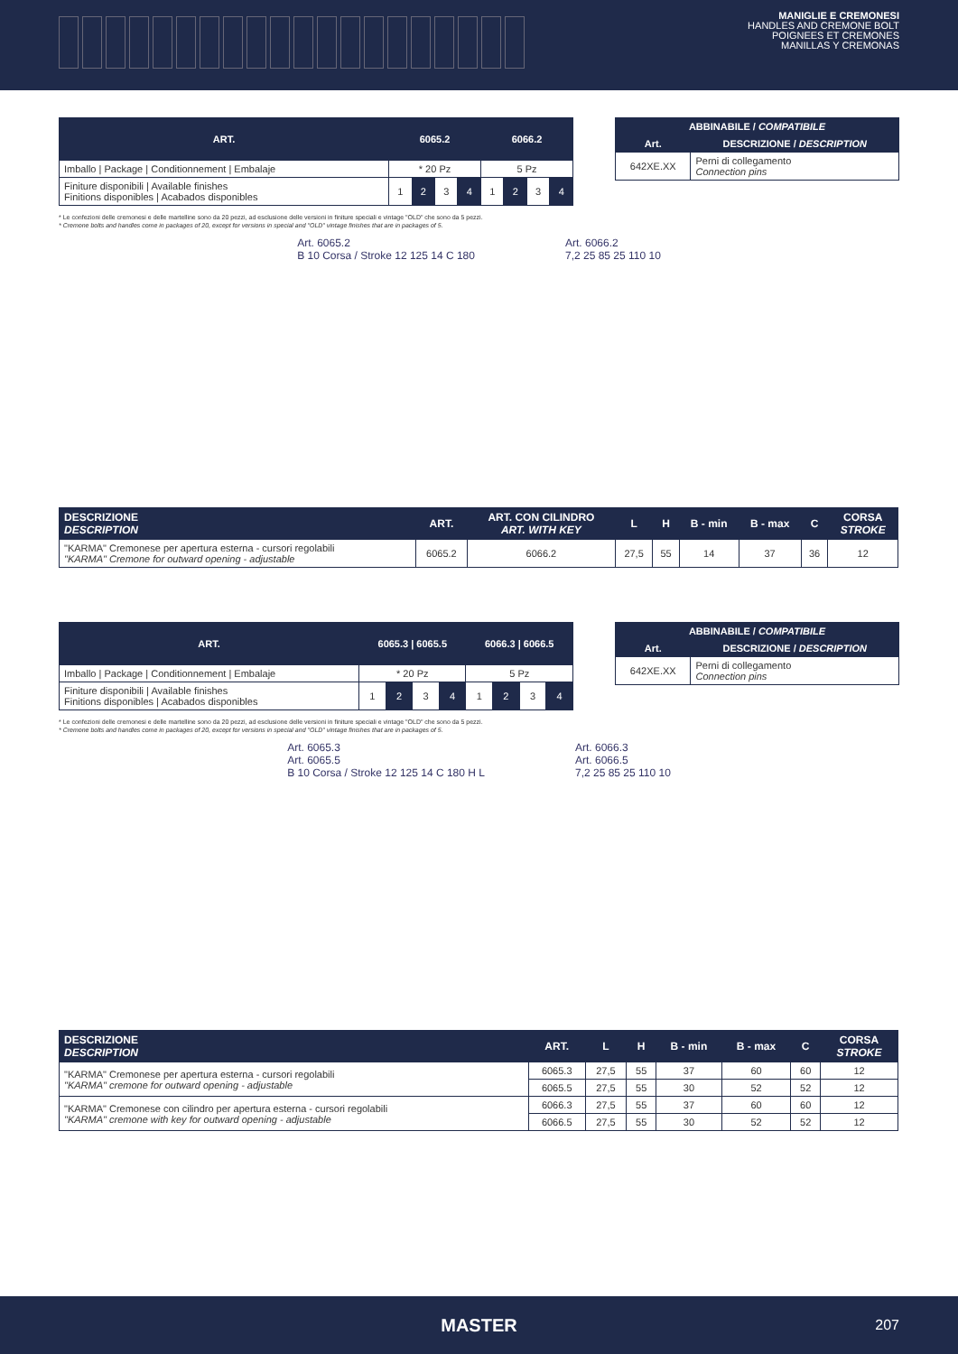MANIGLIE E CREMONESI
HANDLES AND CREMONE BOLT
POIGNEES ET CREMONES
MANILLAS Y CREMONAS
| ART. | 6065.2 | | | | 6066.2 | | | |
| --- | --- | --- | --- | --- | --- | --- | --- | --- |
| Imballo / Package / Conditionnement / Embalaje | * 20 Pz | | | | 5 Pz | | | |
| Finiture disponibili / Available finishes Finitions disponibles / Acabados disponibles | 1 | 2 | 3 | 4 | 1 | 2 | 3 | 4 |
| ABBINABILE / COMPATIBILE | |
| --- | --- |
| Art. | DESCRIZIONE / DESCRIPTION |
| 642XE.XX | Perni di collegamento Connection pins |
* Le confezioni delle cremonesi e delle martelline sono da 20 pezzi, ad esclusione delle versioni in finiture speciali e vintage "OLD" che sono da 5 pezzi.
* Cremone bolts and handles come in packages of 20, except for versions in special and "OLD" vintage finishes that are in packages of 5.
Art. 6065.2
B 10 Corsa / Stroke 12 125 14 C 180
Art. 6066.2
7,2 25 85 25 110 10
| DESCRIZIONE DESCRIPTION | ART. | ART. CON CILINDRO ART. WITH KEY | L | H | B - min | B - max | C | CORSA STROKE |
| --- | --- | --- | --- | --- | --- | --- | --- | --- |
| "KARMA" Cremonese per apertura esterna - cursori regolabili "KARMA" Cremone for outward opening - adjustable | 6065.2 | 6066.2 | 27,5 | 55 | 14 | 37 | 36 | 12 |
| ART. | 6065.3 / 6065.5 | | | | 6066.3 / 6066.5 | | | |
| --- | --- | --- | --- | --- | --- | --- | --- | --- |
| Imballo / Package / Conditionnement / Embalaje | * 20 Pz | | | | 5 Pz | | | |
| Finiture disponibili / Available finishes Finitions disponibles / Acabados disponibles | 1 | 2 | 3 | 4 | 1 | 2 | 3 | 4 |
| ABBINABILE / COMPATIBILE | |
| --- | --- |
| Art. | DESCRIZIONE / DESCRIPTION |
| 642XE.XX | Perni di collegamento Connection pins |
* Le confezioni delle cremonesi e delle martelline sono da 20 pezzi, ad esclusione delle versioni in finiture speciali e vintage "OLD" che sono da 5 pezzi.
* Cremone bolts and handles come in packages of 20, except for versions in special and "OLD" vintage finishes that are in packages of 5.
Art. 6065.3
Art. 6065.5
B 10 Corsa / Stroke 12 125 14 C 180 H L
Art. 6066.3
Art. 6066.5
7,2 25 85 25 110 10
| DESCRIZIONE DESCRIPTION | ART. | L | H | B - min | B - max | C | CORSA STROKE |
| --- | --- | --- | --- | --- | --- | --- | --- |
| "KARMA" Cremonese per apertura esterna - cursori regolabili "KARMA" cremone for outward opening - adjustable | 6065.3 | 27,5 | 55 | 37 | 60 | 60 | 12 |
| | 6065.5 | 27,5 | 55 | 30 | 52 | 52 | 12 |
| "KARMA" Cremonese con cilindro per apertura esterna - cursori regolabili "KARMA" cremone with key for outward opening - adjustable | 6066.3 | 27,5 | 55 | 37 | 60 | 60 | 12 |
| | 6066.5 | 27,5 | 55 | 30 | 52 | 52 | 12 |
MASTER 207